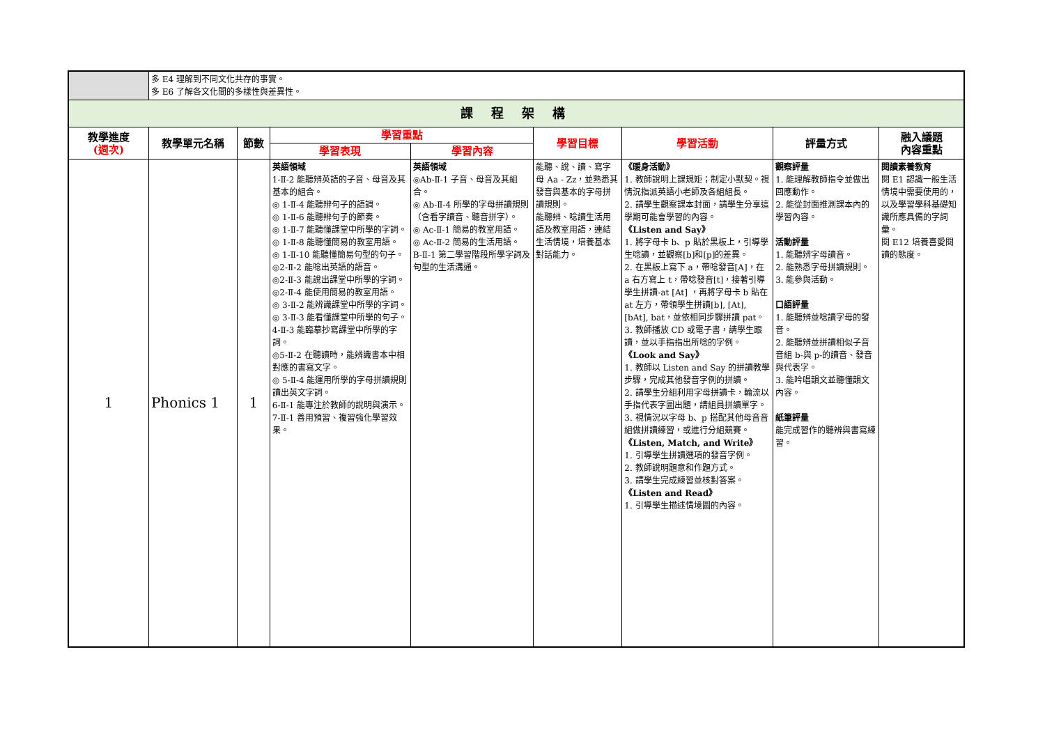| | 多 E4 理解到不同文化共存的事實。 多 E6 了解各文化間的多樣性與差異性。 | | | | | | | |
| 課 程 架 構 | | | | | | | | |
| 教學進度 (週次) | 教學單元名稱 | 節數 | 學習重點 | | 學習目標 | 學習活動 | 評量方式 | 融入議題 內容重點 |
| | | | 學習表現 | 學習內容 | | | | |
| 1 | Phonics 1 | 1 | 英語領域 1-Ⅱ-2 能聽辨英語的子音、母音及其基本的組合。 ◎ 1-Ⅱ-4 能聽辨句子的語調。 ◎ 1-Ⅱ-6 能聽辨句子的節奏。 ◎ 1-Ⅱ-7 能聽懂課堂中所學的字詞。 ◎ 1-Ⅱ-8 能聽懂簡易的教室用語。 ◎ 1-Ⅱ-10 能聽懂簡易句型的句子。 ◎2-Ⅱ-2 能唸出英語的語音。 ◎2-Ⅱ-3 能說出課堂中所學的字詞。 ◎2-Ⅱ-4 能使用簡易的教室用語。 ◎ 3-Ⅱ-2 能辨識課堂中所學的字詞。 ◎ 3-Ⅱ-3 能看懂課堂中所學的句子。 4-Ⅱ-3 能臨摹抄寫課堂中所學的字詞。 ◎5-Ⅱ-2 在聽讀時，能辨識書本中相對應的書寫文字。 ◎ 5-Ⅱ-4 能運用所學的字母拼讀規則讀出英文字詞。 6-Ⅱ-1 能專注於教師的說明與演示。 7-Ⅱ-1 善用預習、複習強化學習效果。 | 英語領域 ◎Ab-Ⅱ-1 子音、母音及其組合。 ◎ Ab-Ⅱ-4 所學的字母拼讀規則（含看字讀音、聽音拼字）。 ◎ Ac-Ⅱ-1 簡易的教室用語。 ◎ Ac-Ⅱ-2 簡易的生活用語。 B-Ⅱ-1 第二學習階段所學字詞及句型的生活溝通。 | 能聽、說、讀、寫字母 Aa - Zz，並熟悉其發音與基本的字母拼讀規則。 能聽辨、唸讀生活用語及教室用語，連結生活情境，培養基本對話能力。 | 《暖身活動》 1. 教師說明上課規矩；制定小默契。視情況指派英語小老師及各組組長。 2. 請學生觀察課本封面，請學生分享這學期可能會學習的內容。 《Listen and Say》 1. 將字母卡 b、p 貼於黑板上，引導學生唸讀，並觀察[b]和[p]的差異。 2. 在黑板上寫下 a，帶唸發音[A]，在 a 右方寫上 t，帶唸發音[t]，接著引導學生拼讀-at [At] ，再將字母卡 b 貼在 at 左方，帶領學生拼讀[b], [At], [bAt], bat，並依相同步驟拼讀 pat。 3. 教師播放 CD 或電子書，請學生跟讀，並以手指指出所唸的字例。 《Look and Say》 1. 教師以 Listen and Say 的拼讀教學步驟，完成其他發音字例的拼讀。 2. 請學生分組利用字母拼讀卡，輪流以手指代表字圖出題，請組員拼讀單字。 3. 視情況以字母 b、p 搭配其他母音音組做拼讀練習，或進行分組競賽。 《Listen, Match, and Write》 1. 引導學生拼讀選項的發音字例。 2. 教師說明題意和作題方式。 3. 請學生完成練習並核對答案。 《Listen and Read》 1. 引導學生描述情境圖的內容。 | 觀察評量 1. 能理解教師指令並做出回應動作。 2. 能從封面推測課本內的學習內容。 活動評量 1. 能聽辨字母讀音。 2. 能熟悉字母拼讀規則。 3. 能參與活動。 口語評量 1. 能聽辨並唸讀字母的發音。 2. 能聽辨並拼讀相似子音音組 b-與 p-的讀音、發音與代表字。 3. 能吟唱韻文並聽懂韻文內容。 紙筆評量 能完成習作的聽辨與書寫練習。 | 閱讀素養教育 閱 E1 認識一般生活情境中需要使用的，以及學習學科基礎知識所應具備的字詞彙。 閱 E12 培養喜愛閱讀的態度。 |